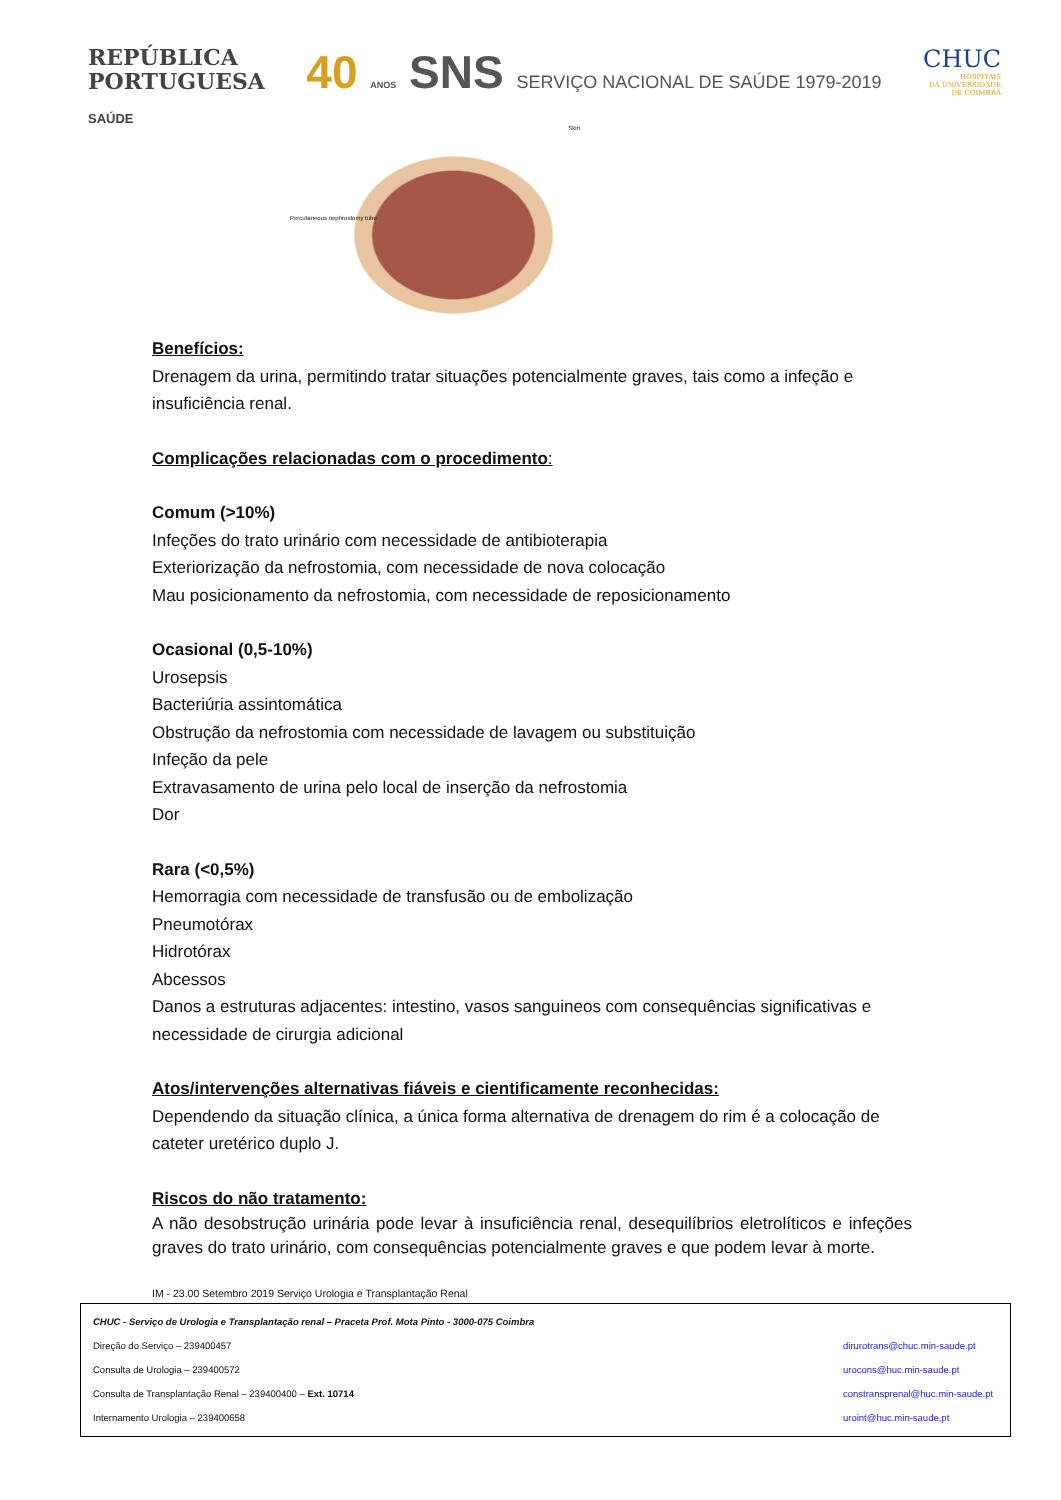REPÚBLICA
PORTUGUESA
SAÚDE
40 ANOS SNS SERVIÇO NACIONAL DE SAÚDE 1979-2019
CHUC
HOSPITAIS
DA UNIVERSIDADE
DE COIMBRA
Percutaneous nephrostomy tube Skin
Benefícios:
Drenagem da urina, permitindo tratar situações potencialmente graves, tais como a infeção e insuficiência renal.
Complicações relacionadas com o procedimento:
Comum (>10%)
Infeções do trato urinário com necessidade de antibioterapia
Exteriorização da nefrostomia, com necessidade de nova colocação
Mau posicionamento da nefrostomia, com necessidade de reposicionamento
Ocasional (0,5-10%)
Urosepsis
Bacteriúria assintomática
Obstrução da nefrostomia com necessidade de lavagem ou substituição
Infeção da pele
Extravasamento de urina pelo local de inserção da nefrostomia
Dor
Rara (<0,5%)
Hemorragia com necessidade de transfusão ou de embolização
Pneumotórax
Hidrotórax
Abcessos
Danos a estruturas adjacentes: intestino, vasos sanguineos com consequências significativas e necessidade de cirurgia adicional
Atos/intervenções alternativas fiáveis e cientificamente reconhecidas:
Dependendo da situação clínica, a única forma alternativa de drenagem do rim é a colocação de cateter uretérico duplo J.
Riscos do não tratamento:
A não desobstrução urinária pode levar à insuficiência renal, desequilíbrios eletrolíticos e infeções graves do trato urinário, com consequências potencialmente graves e que podem levar à morte.
IM - 23.00 Setembro 2019 Serviço Urologia e Transplantação Renal
CHUC - Serviço de Urologia e Transplantação renal – Praceta Prof. Mota Pinto - 3000-075 Coimbra
Direção do Serviço – 239400457 dirurotrans@chuc.min-saude.pt
Consulta de Urologia – 239400572 urocons@huc.min-saude.pt
Consulta de Transplantação Renal – 239400400 – Ext. 10714 constransprenal@huc.min-saude.pt
Internamento Urologia – 239400658 uroint@huc.min-saude.pt